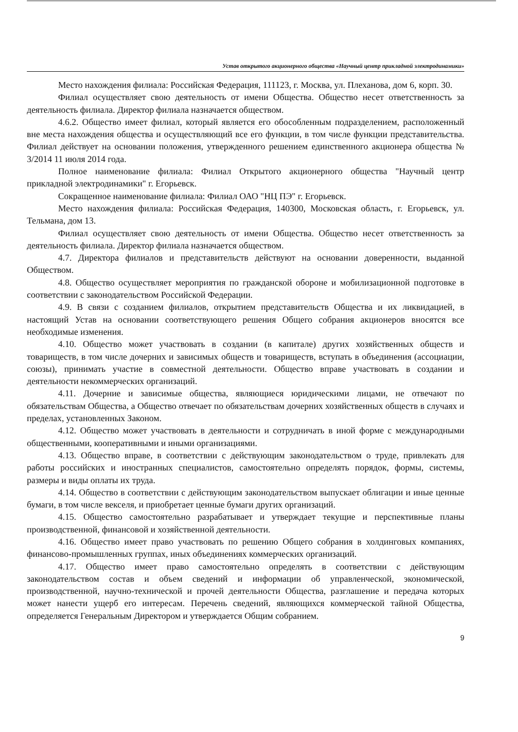Устав открытого акционерного общества «Научный центр прикладной электродинамики»
Место нахождения филиала: Российская Федерация, 111123, г. Москва, ул. Плеханова, дом 6, корп. 30.
Филиал осуществляет свою деятельность от имени Общества. Общество несет ответственность за деятельность филиала. Директор филиала назначается обществом.
4.6.2. Общество имеет филиал, который является его обособленным подразделением, расположенный вне места нахождения общества и осуществляющий все его функции, в том числе функции представительства. Филиал действует на основании положения, утвержденного решением единственного акционера общества № 3/2014 11 июля 2014 года.
Полное наименование филиала: Филиал Открытого акционерного общества "Научный центр прикладной электродинамики" г. Егорьевск.
Сокращенное наименование филиала: Филиал ОАО "НЦ ПЭ" г. Егорьевск.
Место нахождения филиала: Российская Федерация, 140300, Московская область, г. Егорьевск, ул. Тельмана, дом 13.
Филиал осуществляет свою деятельность от имени Общества. Общество несет ответственность за деятельность филиала. Директор филиала назначается обществом.
4.7. Директора филиалов и представительств действуют на основании доверенности, выданной Обществом.
4.8. Общество осуществляет мероприятия по гражданской обороне и мобилизационной подготовке в соответствии с законодательством Российской Федерации.
4.9. В связи с созданием филиалов, открытием представительств Общества и их ликвидацией, в настоящий Устав на основании соответствующего решения Общего собрания акционеров вносятся все необходимые изменения.
4.10. Общество может участвовать в создании (в капитале) других хозяйственных обществ и товариществ, в том числе дочерних и зависимых обществ и товариществ, вступать в объединения (ассоциации, союзы), принимать участие в совместной деятельности. Общество вправе участвовать в создании и деятельности некоммерческих организаций.
4.11. Дочерние и зависимые общества, являющиеся юридическими лицами, не отвечают по обязательствам Общества, а Общество отвечает по обязательствам дочерних хозяйственных обществ в случаях и пределах, установленных Законом.
4.12. Общество может участвовать в деятельности и сотрудничать в иной форме с международными общественными, кооперативными и иными организациями.
4.13. Общество вправе, в соответствии с действующим законодательством о труде, привлекать для работы российских и иностранных специалистов, самостоятельно определять порядок, формы, системы, размеры и виды оплаты их труда.
4.14. Общество в соответствии с действующим законодательством выпускает облигации и иные ценные бумаги, в том числе векселя, и приобретает ценные бумаги других организаций.
4.15. Общество самостоятельно разрабатывает и утверждает текущие и перспективные планы производственной, финансовой и хозяйственной деятельности.
4.16. Общество имеет право участвовать по решению Общего собрания в холдинговых компаниях, финансово-промышленных группах, иных объединениях коммерческих организаций.
4.17. Общество имеет право самостоятельно определять в соответствии с действующим законодательством состав и объем сведений и информации об управленческой, экономической, производственной, научно-технической и прочей деятельности Общества, разглашение и передача которых может нанести ущерб его интересам. Перечень сведений, являющихся коммерческой тайной Общества, определяется Генеральным Директором и утверждается Общим собранием.
9